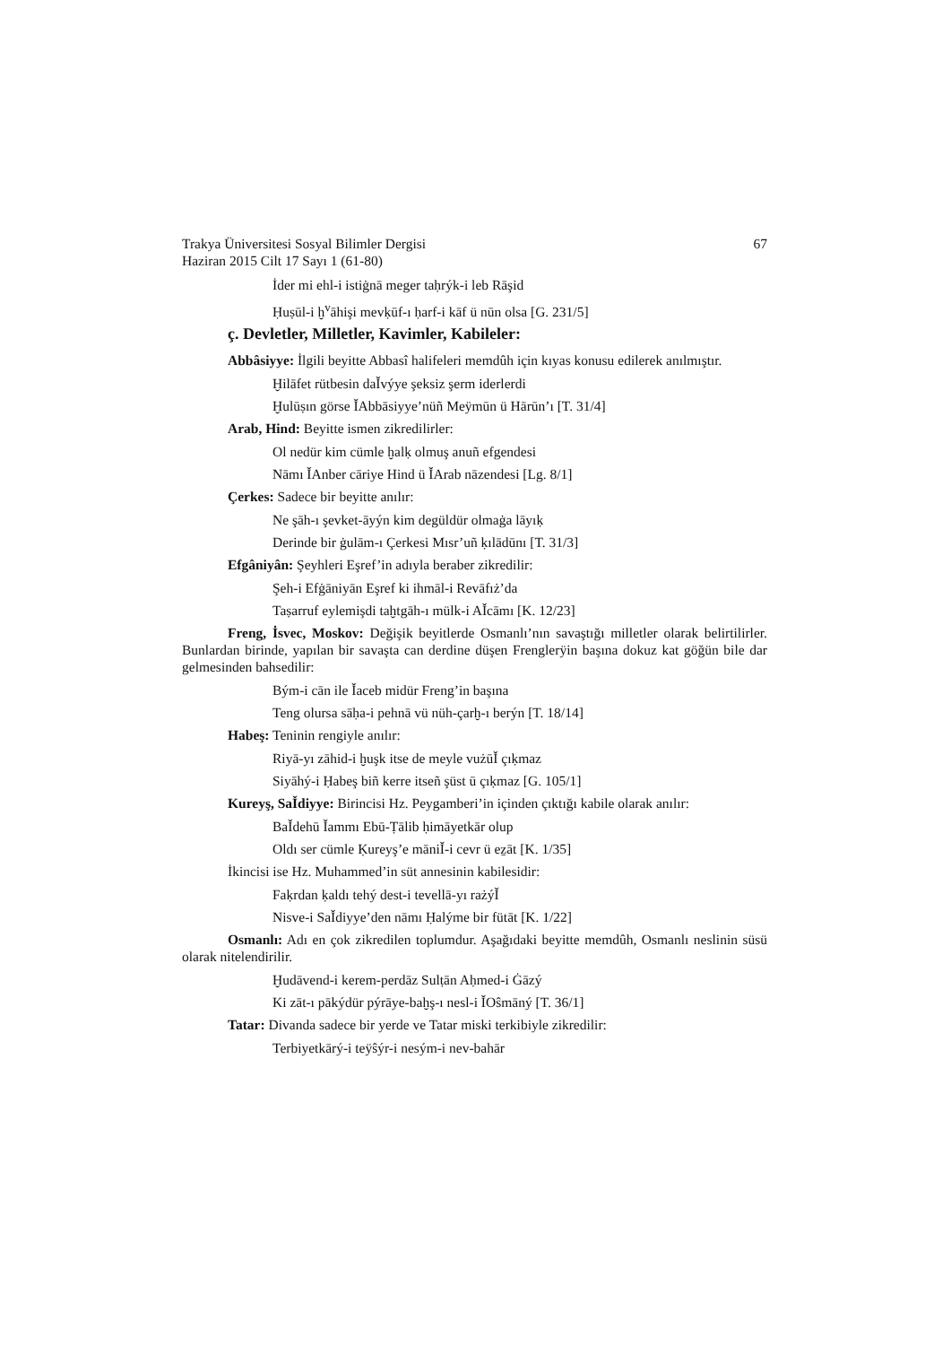Trakya Üniversitesi Sosyal Bilimler Dergisi
Haziran 2015 Cilt 17 Sayı 1 (61-80)
67
İder mi ehl-i istiġnā meger taḥrýk-i leb Rāşid
Ḥuṣūl-i ḫ<sup>v</sup>āhişi mevḳūf-ı ḥarf-i kāf ü nūn olsa [G. 231/5]
ç. Devletler, Milletler, Kavimler, Kabileler:
Abbâsiyye: İlgili beyitte Abbasî halifeleri memdûh için kıyas konusu edilerek anılmıştır.
Ḫilāfet rütbesin daǏvýye şeksiz şerm iderlerdi
Ḫulūṣın görse ǏAbbāsiyye’nüñ Meÿmūn ü Hārūn’ı [T. 31/4]
Arab, Hind: Beyitte ismen zikredilirler:
Ol nedür kim cümle ḫalḳ olmuş anuñ efgendesi
Nāmı ǏAnber cāriye Hind ü ǏArab nāzendesi [Lg. 8/1]
Çerkes: Sadece bir beyitte anılır:
Ne şāh-ı şevket-āyýn kim degüldür olmaġa lāyıḳ
Derinde bir ġulām-ı Çerkesi Mısr’uñ ḳılādūnı [T. 31/3]
Efgâniyân: Şeyhleri Eşref’in adıyla beraber zikredilir:
Şeh-i Efġāniyān Eşref ki ihmāl-i Revāfıż’da
Taṣarruf eylemişdi taḫtgāh-ı mülk-i AǏcāmı [K. 12/23]
Freng, İsvec, Moskov: Değişik beyitlerde Osmanlı’nın savaştığı milletler olarak belirtilirler. Bunlardan birinde, yapılan bir savaşta can derdine düşen Frenglerÿin başına dokuz kat göğün bile dar gelmesinden bahsedilir:
Bým-i cān ile Ǐaceb midür Freng’in başına
Teng olursa sāḥa-i pehnā vü nüh-çarḫ-ı berýn [T. 18/14]
Habeş: Teninin rengiyle anılır:
Riyā-yı zāhid-i ḫuşk itse de meyle vużūǏ çıḳmaz
Siyāhý-i Ḥabeş biñ kerre itseñ şüst ū çıḳmaz [G. 105/1]
Kureyş, SaǏdiyye: Birincisi Hz. Peygamberi’in içinden çıktığı kabile olarak anılır:
BaǏdehū Ǐammı Ebū-Ṭālib ḥimāyetkār olup
Oldı ser cümle Ḳureyş’e māniǏ-i cevr ü eẕāt [K. 1/35]
İkincisi ise Hz. Muhammed’in süt annesinin kabilesidir:
Faḳrdan ḳaldı tehý dest-i tevellā-yı rażýǏ
Nisve-i SaǏdiyye’den nāmı Ḥalýme bir fütāt [K. 1/22]
Osmanlı: Adı en çok zikredilen toplumdur. Aşağıdaki beyitte memdûh, Osmanlı neslinin süsü olarak nitelendirilir.
Ḫudāvend-i kerem-perdāz Sulṭān Aḥmed-i Ġāzý
Ki zāt-ı pākýdür pýrāye-baḫş-ı nesl-i ǏOŝmāný [T. 36/1]
Tatar: Divanda sadece bir yerde ve Tatar miski terkibiyle zikredilir:
Terbiyetkārý-i teÿŝýr-i nesým-i nev-bahār